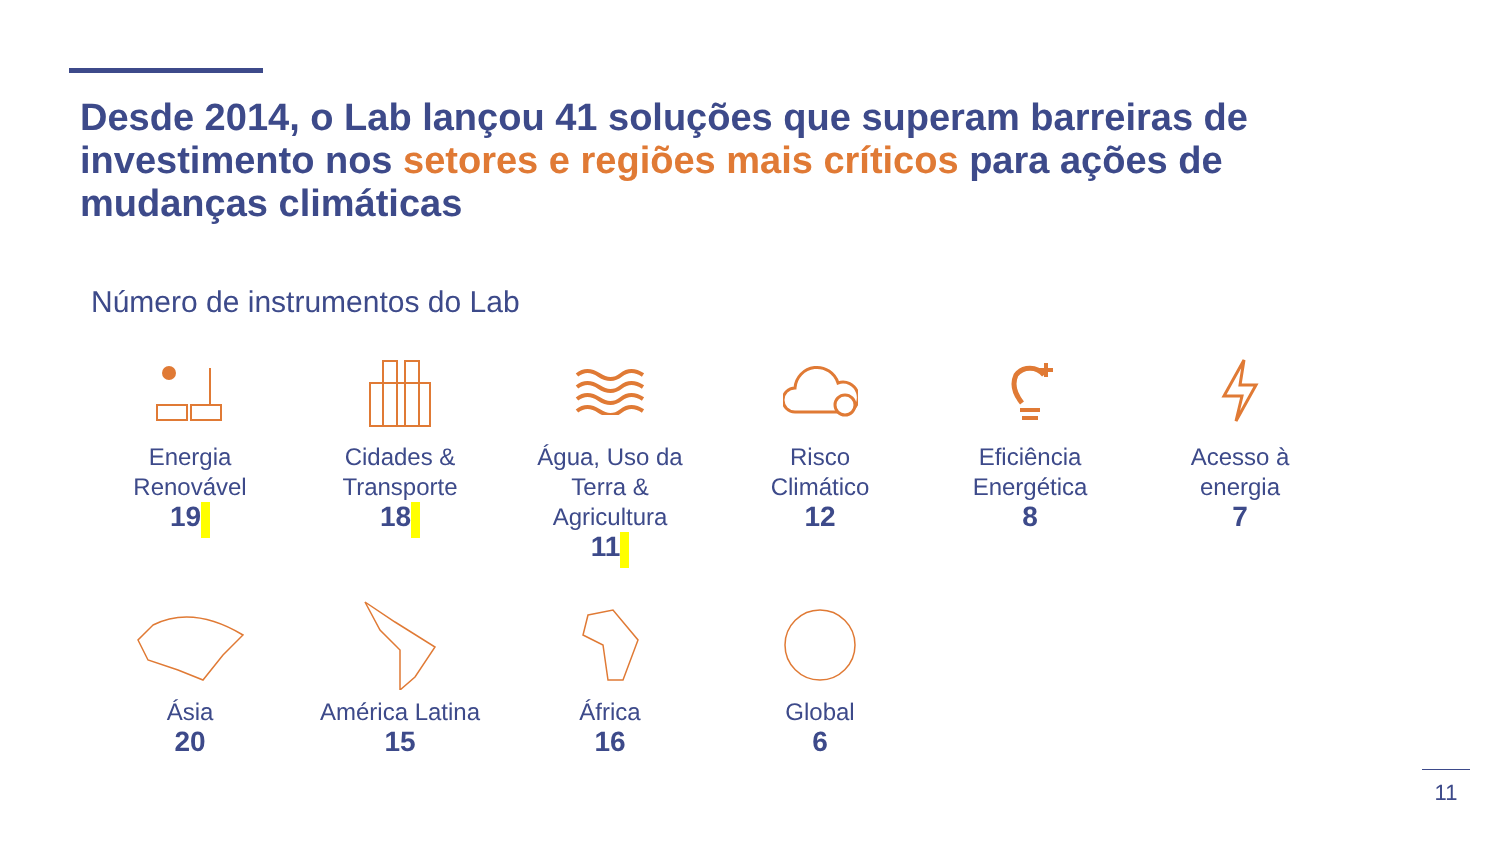Desde 2014, o Lab lançou 41 soluções que superam barreiras de investimento nos setores e regiões mais críticos para ações de mudanças climáticas
Número de instrumentos do Lab
Energia
Renovável
19
Cidades &
Transporte
18
Água, Uso da
Terra &
Agricultura
11
Risco
Climático
12
Eficiência
Energética
8
Acesso à
energia
7
Ásia
20
América Latina
15
África
16
Global
6
11